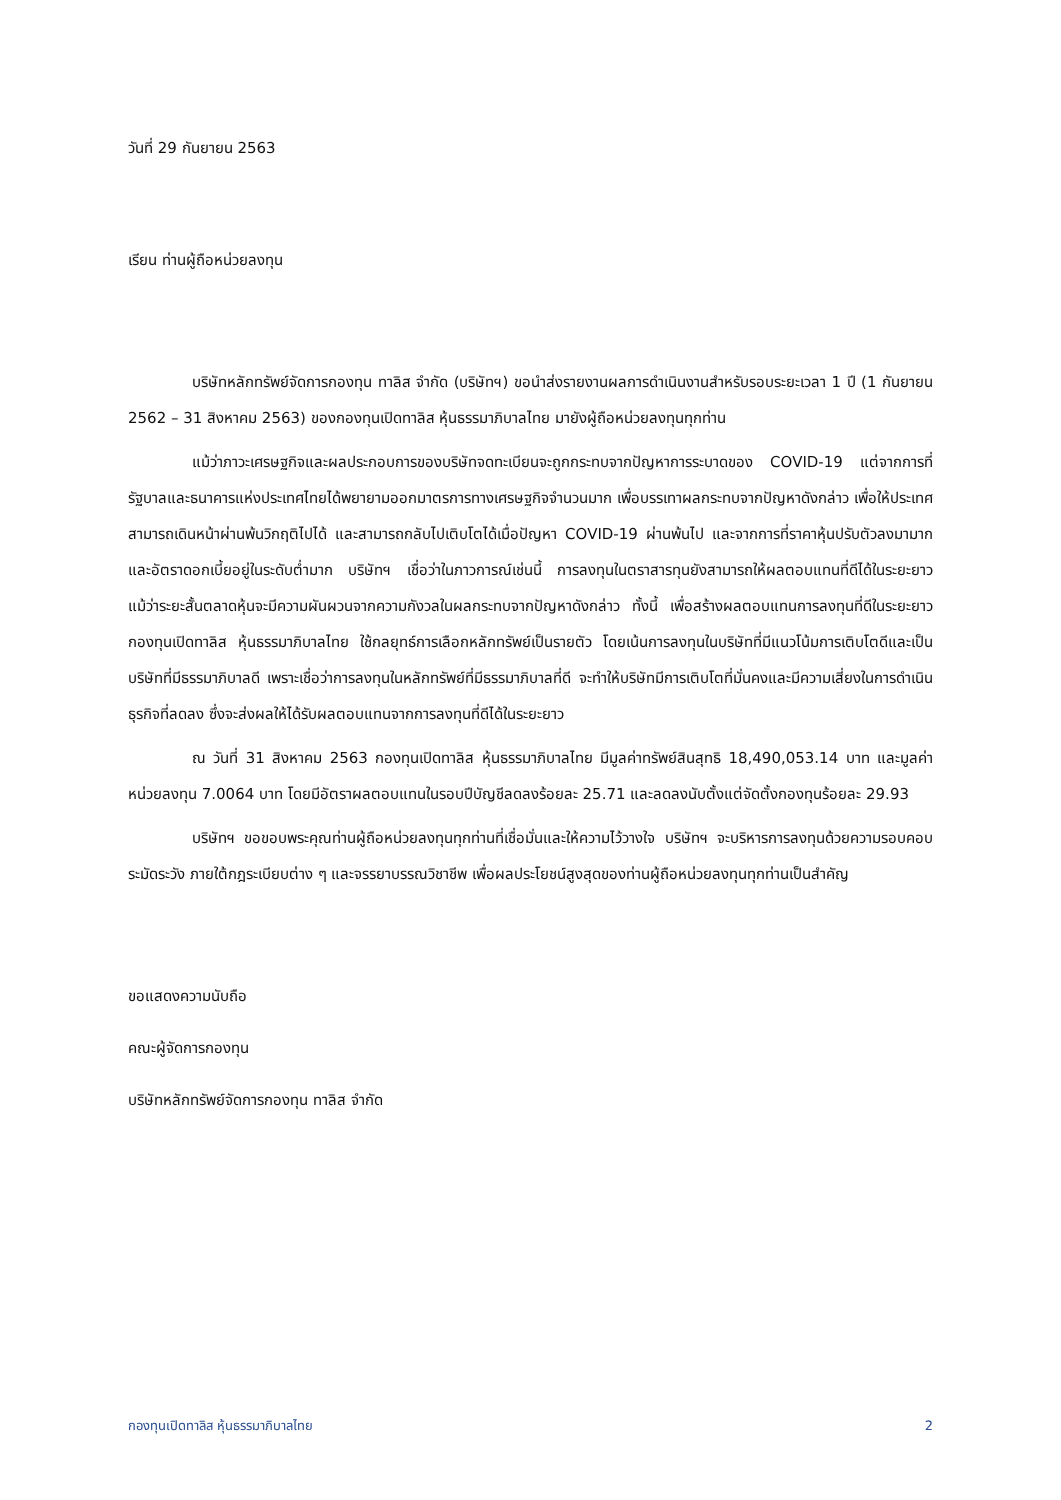วันที่ 29 กันยายน 2563
เรียน ท่านผู้ถือหน่วยลงทุน
บริษัทหลักทรัพย์จัดการกองทุน ทาลิส จำกัด (บริษัทฯ) ขอนำส่งรายงานผลการดำเนินงานสำหรับรอบระยะเวลา 1 ปี (1 กันยายน 2562 – 31 สิงหาคม 2563) ของกองทุนเปิดทาลิส หุ้นธรรมาภิบาลไทย มายังผู้ถือหน่วยลงทุนทุกท่าน
แม้ว่าภาวะเศรษฐกิจและผลประกอบการของบริษัทจดทะเบียนจะถูกกระทบจากปัญหาการระบาดของ COVID-19 แต่จากการที่รัฐบาลและธนาคารแห่งประเทศไทยได้พยายามออกมาตรการทางเศรษฐกิจจำนวนมาก เพื่อบรรเทาผลกระทบจากปัญหาดังกล่าว เพื่อให้ประเทศสามารถเดินหน้าผ่านพ้นวิกฤติไปได้ และสามารถกลับไปเติบโตได้เมื่อปัญหา COVID-19 ผ่านพ้นไป และจากการที่ราคาหุ้นปรับตัวลงมามากและอัตราดอกเบี้ยอยู่ในระดับต่ำมาก บริษัทฯ เชื่อว่าในภาวการณ์เช่นนี้ การลงทุนในตราสารทุนยังสามารถให้ผลตอบแทนที่ดีได้ในระยะยาว แม้ว่าระยะสั้นตลาดหุ้นจะมีความผันผวนจากความกังวลในผลกระทบจากปัญหาดังกล่าว ทั้งนี้ เพื่อสร้างผลตอบแทนการลงทุนที่ดีในระยะยาว กองทุนเปิดทาลิส หุ้นธรรมาภิบาลไทย ใช้กลยุทธ์การเลือกหลักทรัพย์เป็นรายตัว โดยเน้นการลงทุนในบริษัทที่มีแนวโน้มการเติบโตดีและเป็นบริษัทที่มีธรรมาภิบาลดี เพราะเชื่อว่าการลงทุนในหลักทรัพย์ที่มีธรรมาภิบาลที่ดี จะทำให้บริษัทมีการเติบโตที่มั่นคงและมีความเสี่ยงในการดำเนินธุรกิจที่ลดลง ซึ่งจะส่งผลให้ได้รับผลตอบแทนจากการลงทุนที่ดีได้ในระยะยาว
ณ วันที่ 31 สิงหาคม 2563 กองทุนเปิดทาลิส หุ้นธรรมาภิบาลไทย มีมูลค่าทรัพย์สินสุทธิ 18,490,053.14 บาท และมูลค่าหน่วยลงทุน 7.0064 บาท โดยมีอัตราผลตอบแทนในรอบปีบัญชีลดลงร้อยละ 25.71 และลดลงนับตั้งแต่จัดตั้งกองทุนร้อยละ 29.93
บริษัทฯ ขอขอบพระคุณท่านผู้ถือหน่วยลงทุนทุกท่านที่เชื่อมั่นและให้ความไว้วางใจ บริษัทฯ จะบริหารการลงทุนด้วยความรอบคอบระมัดระวัง ภายใต้กฎระเบียบต่าง ๆ และจรรยาบรรณวิชาชีพ เพื่อผลประโยชน์สูงสุดของท่านผู้ถือหน่วยลงทุนทุกท่านเป็นสำคัญ
ขอแสดงความนับถือ
คณะผู้จัดการกองทุน
บริษัทหลักทรัพย์จัดการกองทุน ทาลิส จำกัด
กองทุนเปิดทาลิส หุ้นธรรมาภิบาลไทย 2